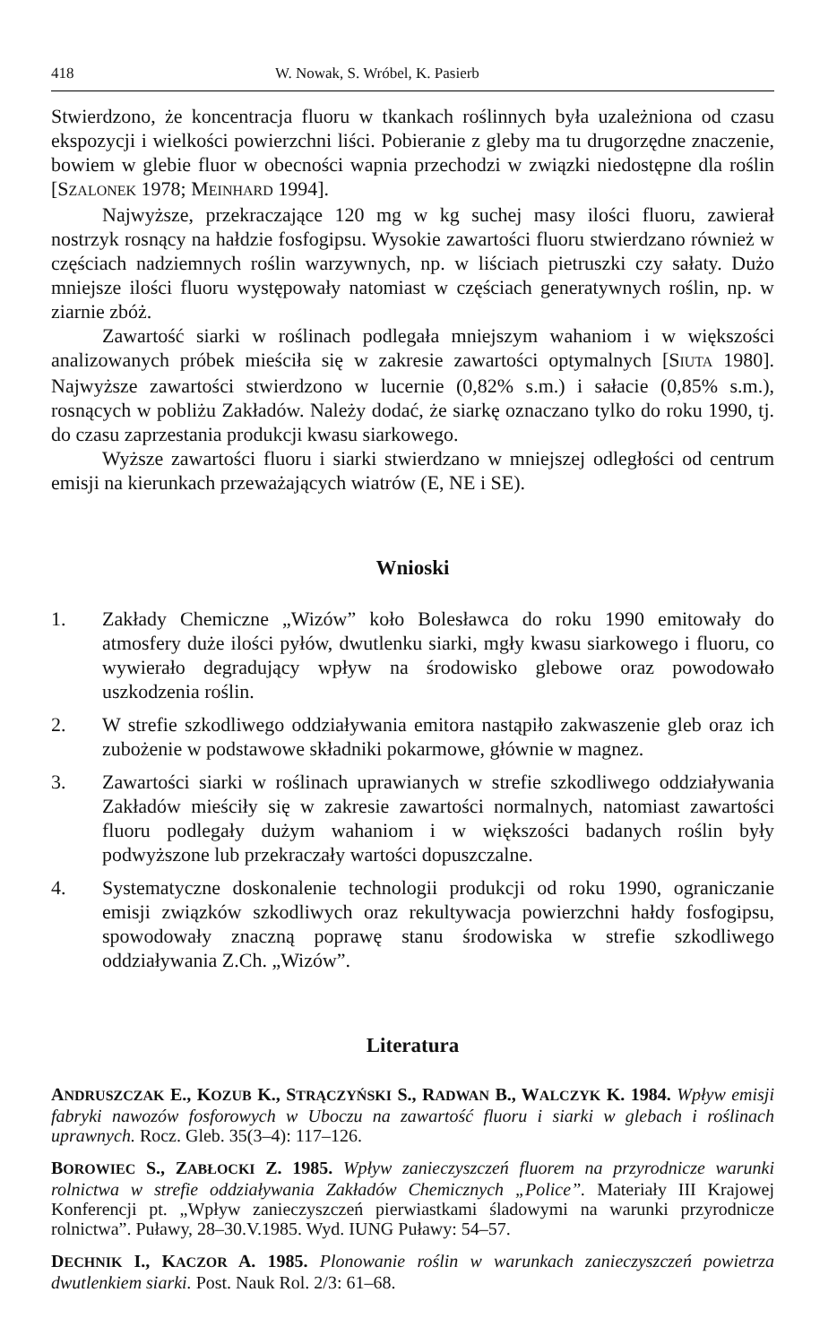418 W. Nowak, S. Wróbel, K. Pasierb
Stwierdzono, że koncentracja fluoru w tkankach roślinnych była uzależniona od czasu ekspozycji i wielkości powierzchni liści. Pobieranie z gleby ma tu drugorzędne znaczenie, bowiem w glebie fluor w obecności wapnia przechodzi w związki niedostępne dla roślin [SZALONEK 1978; MEINHARD 1994].
Najwyższe, przekraczające 120 mg w kg suchej masy ilości fluoru, zawierał nostrzyk rosnący na hałdzie fosfogipsu. Wysokie zawartości fluoru stwierdzano również w częściach nadziemnych roślin warzywnych, np. w liściach pietruszki czy sałaty. Dużo mniejsze ilości fluoru występowały natomiast w częściach generatywnych roślin, np. w ziarnie zbóż.
Zawartość siarki w roślinach podlegała mniejszym wahaniom i w większości analizowanych próbek mieściła się w zakresie zawartości optymalnych [SIUTA 1980]. Najwyższe zawartości stwierdzono w lucernie (0,82% s.m.) i sałacie (0,85% s.m.), rosnących w pobliżu Zakładów. Należy dodać, że siarkę oznaczano tylko do roku 1990, tj. do czasu zaprzestania produkcji kwasu siarkowego.
Wyższe zawartości fluoru i siarki stwierdzano w mniejszej odległości od centrum emisji na kierunkach przeważających wiatrów (E, NE i SE).
Wnioski
1. Zakłady Chemiczne „Wizów” koło Bolesławca do roku 1990 emitowały do atmosfery duże ilości pyłów, dwutlenku siarki, mgły kwasu siarkowego i fluoru, co wywierało degradujący wpływ na środowisko glebowe oraz powodowało uszkodzenia roślin.
2. W strefie szkodliwego oddziaływania emitora nastąpiło zakwaszenie gleb oraz ich zubożenie w podstawowe składniki pokarmowe, głównie w magnez.
3. Zawartości siarki w roślinach uprawianych w strefie szkodliwego oddziaływania Zakładów mieściły się w zakresie zawartości normalnych, natomiast zawartości fluoru podlegały dużym wahaniom i w większości badanych roślin były podwyższone lub przekraczały wartości dopuszczalne.
4. Systematyczne doskonalenie technologii produkcji od roku 1990, ograniczanie emisji związków szkodliwych oraz rekultywacja powierzchni hałdy fosfogipsu, spowodowały znaczną poprawę stanu środowiska w strefie szkodliwego oddziaływania Z.Ch. „Wizów”.
Literatura
ANDRUSZCZAK E., KOZUB K., STRĄCZYŃSKI S., RADWAN B., WALCZYK K. 1984. Wpływ emisji fabryki nawozów fosforowych w Uboczu na zawartość fluoru i siarki w glebach i roślinach uprawnych. Rocz. Gleb. 35(3–4): 117–126.
BOROWIEC S., ZABŁOCKI Z. 1985. Wpływ zanieczyszczeń fluorem na przyrodnicze warunki rolnictwa w strefie oddziaływania Zakładów Chemicznych „Police”. Materiały III Krajowej Konferencji pt. „Wpływ zanieczyszczeń pierwiastkami śladowymi na warunki przyrodnicze rolnictwa”. Puławy, 28–30.V.1985. Wyd. IUNG Puławy: 54–57.
DECHNIK I., KACZOR A. 1985. Plonowanie roślin w warunkach zanieczyszczeń powietrza dwutlenkiem siarki. Post. Nauk Rol. 2/3: 61–68.